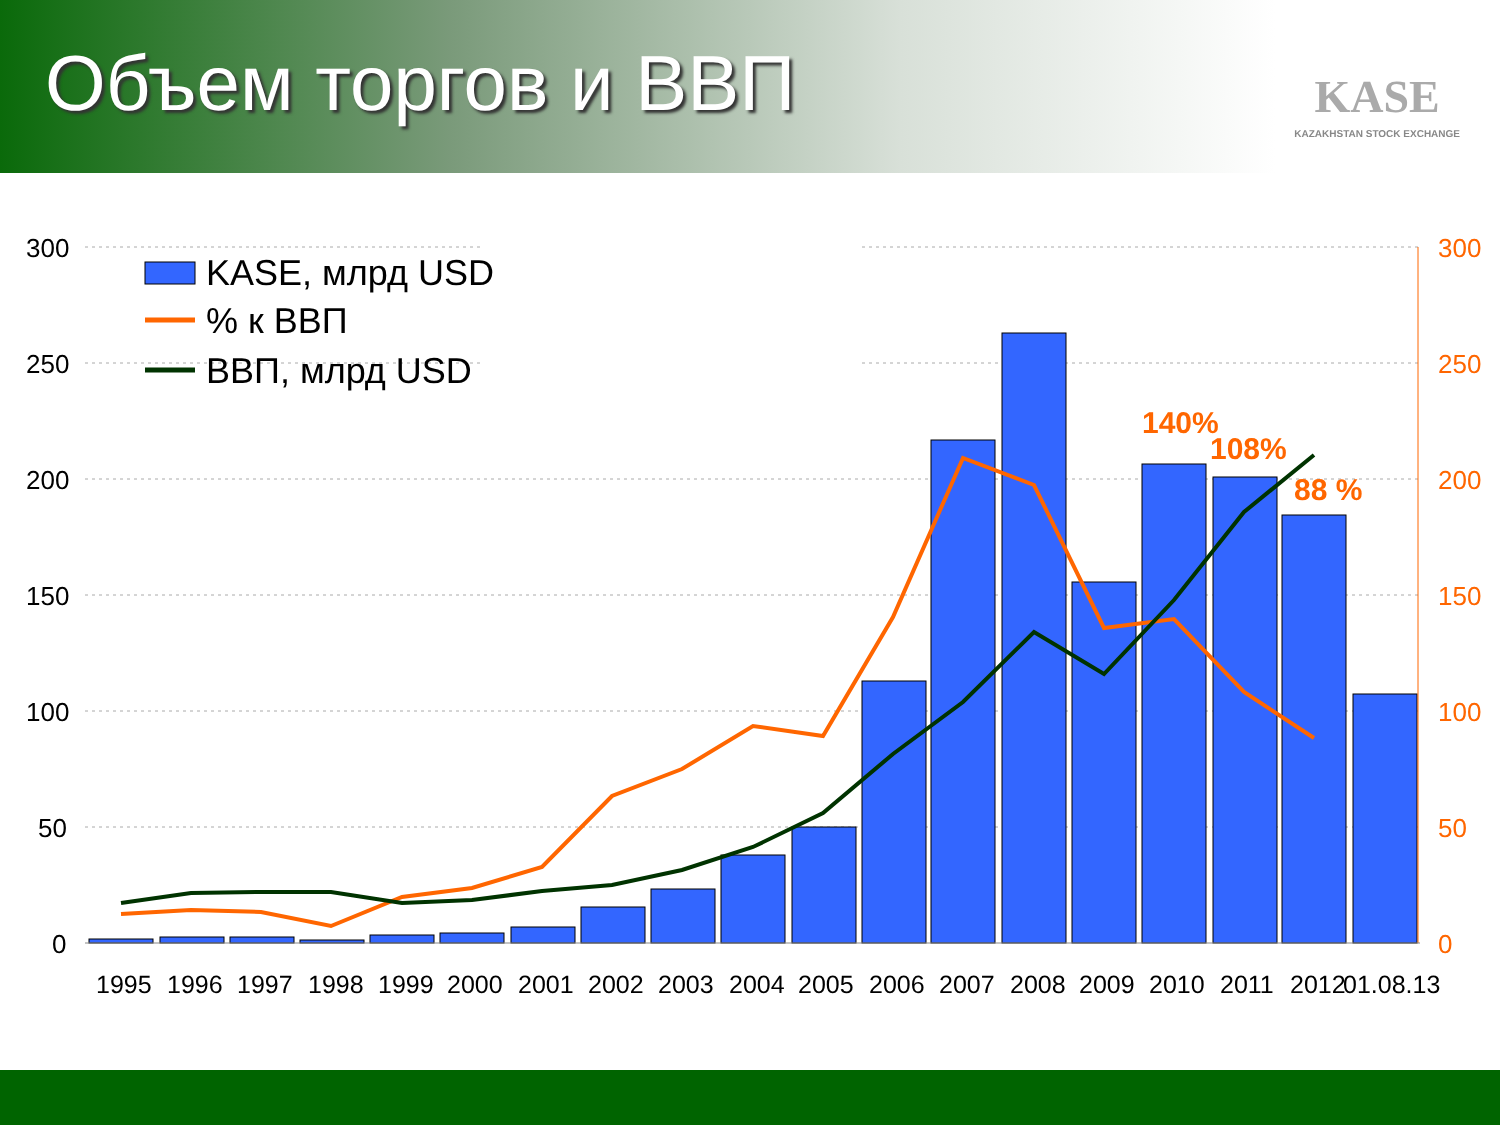Объем торгов и ВВП
KASE
KAZAKHSTAN STOCK EXCHANGE
300
250
200
150
100
50
0
300
250
200
150
100
50
0
1995
1996
1997
1998
1999
2000
2001
2002
2003
2004
2005
2006
2007
2008
2009
2010
2011
2012
01.08.13
140%
108%
88 %
KASE, млрд USD
% к ВВП
ВВП, млрд USD